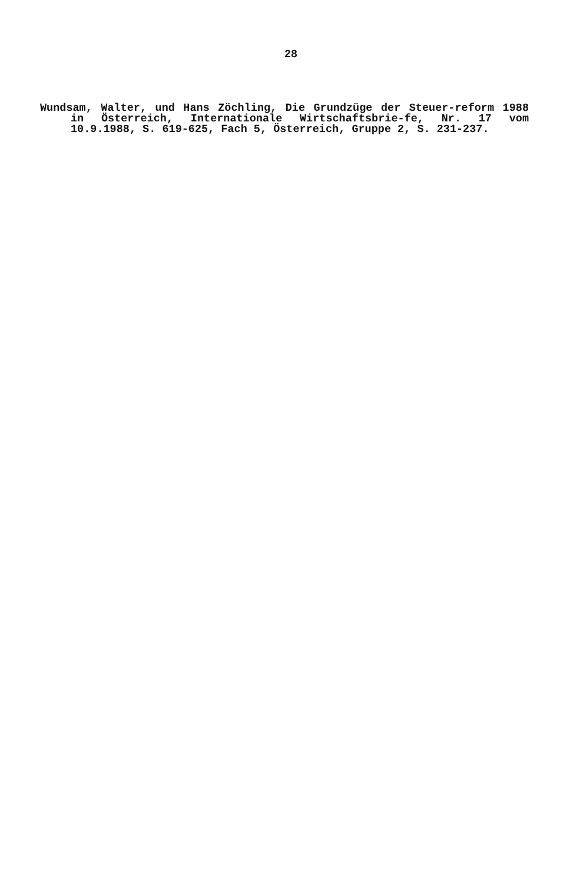28
Wundsam, Walter, und Hans Zöchling, Die Grundzüge der Steuer-reform 1988 in Österreich, Internationale Wirtschaftsbrie-fe, Nr. 17 vom 10.9.1988, S. 619-625, Fach 5, Österreich, Gruppe 2, S. 231-237.